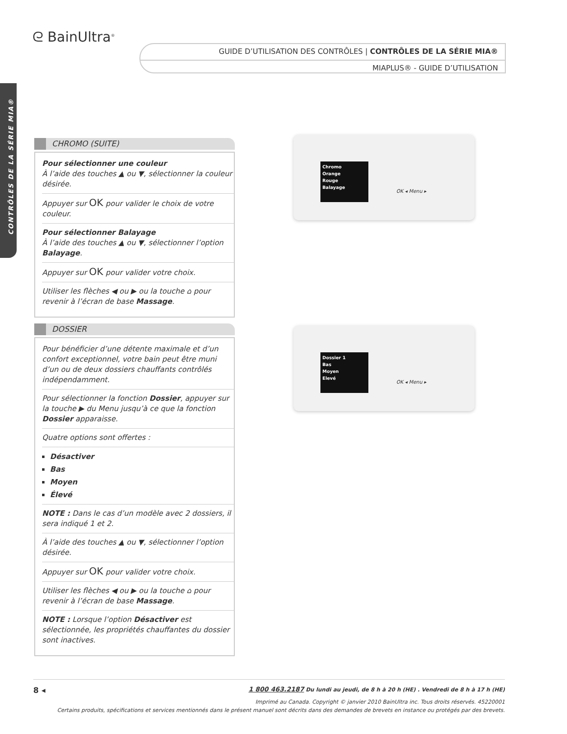ᘓ BainUltra<sup>®</sup>
GUIDE D’UTILISATION DES CONTRÔLES | CONTRÔLES DE LA SÉRIE MIA®
MIAPLUS® - GUIDE D’UTILISATION
CONTRÔLES DE LA SÉRIE MIA®
CHROMO (SUITE)
Pour sélectionner une couleur
À l’aide des touches ▲ ou ▼, sélectionner la couleur désirée.
Appuyer sur OK pour valider le choix de votre couleur.
Pour sélectionner Balayage
À l’aide des touches ▲ ou ▼, sélectionner l’option Balayage.
Appuyer sur OK pour valider votre choix.
Utiliser les flèches ◀ ou ▶ ou la touche ⌂ pour revenir à l’écran de base Massage.
DOSSIER
Pour bénéficier d’une détente maximale et d’un confort exceptionnel, votre bain peut être muni d’un ou de deux dossiers chauffants contrôlés indépendamment.
Pour sélectionner la fonction Dossier, appuyer sur la touche ▶ du Menu jusqu’à ce que la fonction Dossier apparaisse.
Quatre options sont offertes :
Désactiver
Bas
Moyen
Élevé
NOTE : Dans le cas d’un modèle avec 2 dossiers, il sera indiqué 1 et 2.
À l’aide des touches ▲ ou ▼, sélectionner l’option désirée.
Appuyer sur OK pour valider votre choix.
Utiliser les flèches ◀ ou ▶ ou la touche ⌂ pour revenir à l’écran de base Massage.
NOTE : Lorsque l’option Désactiver est sélectionnée, les propriétés chauffantes du dossier sont inactives.
Chromo
Orange
Rouge
Balayage
OK ◂ Menu ▸
Dossier 1
Bas
Moyen
Elevé
OK ◂ Menu ▸
8 ◂ 1 800 463.2187 Du lundi au jeudi, de 8 h à 20 h (HE) . Vendredi de 8 h à 17 h (HE)
Imprimé au Canada. Copyright © janvier 2010 BainUltra inc. Tous droits réservés. 45220001
Certains produits, spécifications et services mentionnés dans le présent manuel sont décrits dans des demandes de brevets en instance ou protégés par des brevets.